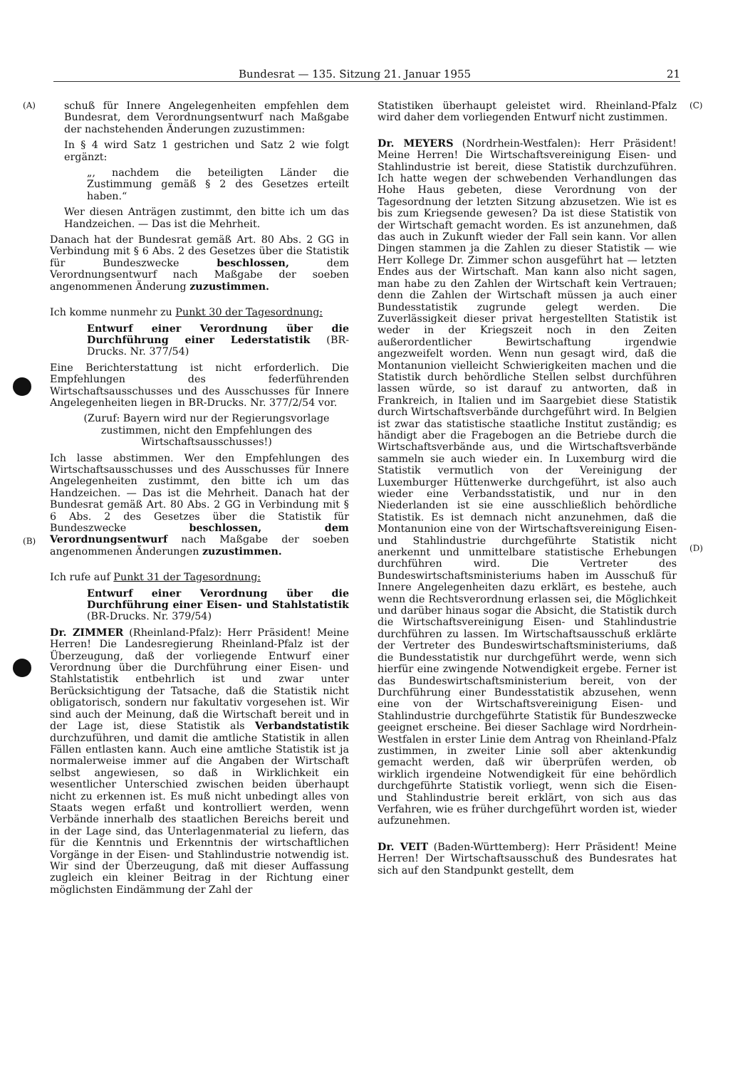Bundesrat — 135. Sitzung 21. Januar 1955 21
(A) (C)
(B)
(D)
schuß für Innere Angelegenheiten empfehlen dem Bundesrat, dem Verordnungsentwurf nach Maßgabe der nachstehenden Änderungen zuzustimmen:
In § 4 wird Satz 1 gestrichen und Satz 2 wie folgt ergänzt:
„, nachdem die beteiligten Länder die Zustimmung gemäß § 2 des Gesetzes erteilt haben.“
Wer diesen Anträgen zustimmt, den bitte ich um das Handzeichen. — Das ist die Mehrheit.
Danach hat der Bundesrat gemäß Art. 80 Abs. 2 GG in Verbindung mit § 6 Abs. 2 des Gesetzes über die Statistik für Bundeszwecke beschlossen, dem Verordnungsentwurf nach Maßgabe der soeben angenommenen Änderung zuzustimmen.
Ich komme nunmehr zu Punkt 30 der Tagesordnung:
Entwurf einer Verordnung über die Durchführung einer Lederstatistik (BR-Drucks. Nr. 377/54)
Eine Berichterstattung ist nicht erforderlich. Die Empfehlungen des federführenden Wirtschaftsausschusses und des Ausschusses für Innere Angelegenheiten liegen in BR-Drucks. Nr. 377/2/54 vor.
(Zuruf: Bayern wird nur der Regierungsvorlage zustimmen, nicht den Empfehlungen des Wirtschaftsausschusses!)
Ich lasse abstimmen. Wer den Empfehlungen des Wirtschaftsausschusses und des Ausschusses für Innere Angelegenheiten zustimmt, den bitte ich um das Handzeichen. — Das ist die Mehrheit. Danach hat der Bundesrat gemäß Art. 80 Abs. 2 GG in Verbindung mit § 6 Abs. 2 des Gesetzes über die Statistik für Bundeszwecke beschlossen, dem Verordnungsentwurf nach Maßgabe der soeben angenommenen Änderungen zuzustimmen.
Ich rufe auf Punkt 31 der Tagesordnung:
Entwurf einer Verordnung über die Durchführung einer Eisen- und Stahlstatistik (BR-Drucks. Nr. 379/54)
Dr. ZIMMER (Rheinland-Pfalz): Herr Präsident! Meine Herren! Die Landesregierung Rheinland-Pfalz ist der Überzeugung, daß der vorliegende Entwurf einer Verordnung über die Durchführung einer Eisen- und Stahlstatistik entbehrlich ist und zwar unter Berücksichtigung der Tatsache, daß die Statistik nicht obligatorisch, sondern nur fakultativ vorgesehen ist. Wir sind auch der Meinung, daß die Wirtschaft bereit und in der Lage ist, diese Statistik als Verbandstatistik durchzuführen, und damit die amtliche Statistik in allen Fällen entlasten kann. Auch eine amtliche Statistik ist ja normalerweise immer auf die Angaben der Wirtschaft selbst angewiesen, so daß in Wirklichkeit ein wesentlicher Unterschied zwischen beiden überhaupt nicht zu erkennen ist. Es muß nicht unbedingt alles von Staats wegen erfaßt und kontrolliert werden, wenn Verbände innerhalb des staatlichen Bereichs bereit und in der Lage sind, das Unterlagenmaterial zu liefern, das für die Kenntnis und Erkenntnis der wirtschaftlichen Vorgänge in der Eisen- und Stahlindustrie notwendig ist. Wir sind der Überzeugung, daß mit dieser Auffassung zugleich ein kleiner Beitrag in der Richtung einer möglichsten Eindämmung der Zahl der
Statistiken überhaupt geleistet wird. Rheinland-Pfalz wird daher dem vorliegenden Entwurf nicht zustimmen.
Dr. MEYERS (Nordrhein-Westfalen): Herr Präsident! Meine Herren! Die Wirtschaftsvereinigung Eisen- und Stahlindustrie ist bereit, diese Statistik durchzuführen. Ich hatte wegen der schwebenden Verhandlungen das Hohe Haus gebeten, diese Verordnung von der Tagesordnung der letzten Sitzung abzusetzen. Wie ist es bis zum Kriegsende gewesen? Da ist diese Statistik von der Wirtschaft gemacht worden. Es ist anzunehmen, daß das auch in Zukunft wieder der Fall sein kann. Vor allen Dingen stammen ja die Zahlen zu dieser Statistik — wie Herr Kollege Dr. Zimmer schon ausgeführt hat — letzten Endes aus der Wirtschaft. Man kann also nicht sagen, man habe zu den Zahlen der Wirtschaft kein Vertrauen; denn die Zahlen der Wirtschaft müssen ja auch einer Bundesstatistik zugrunde gelegt werden. Die Zuverlässigkeit dieser privat hergestellten Statistik ist weder in der Kriegszeit noch in den Zeiten außerordentlicher Bewirtschaftung irgendwie angezweifelt worden. Wenn nun gesagt wird, daß die Montanunion vielleicht Schwierigkeiten machen und die Statistik durch behördliche Stellen selbst durchführen lassen würde, so ist darauf zu antworten, daß in Frankreich, in Italien und im Saargebiet diese Statistik durch Wirtschaftsverbände durchgeführt wird. In Belgien ist zwar das statistische staatliche Institut zuständig; es händigt aber die Fragebogen an die Betriebe durch die Wirtschaftsverbände aus, und die Wirtschaftsverbände sammeln sie auch wieder ein. In Luxemburg wird die Statistik vermutlich von der Vereinigung der Luxemburger Hüttenwerke durchgeführt, ist also auch wieder eine Verbandsstatistik, und nur in den Niederlanden ist sie eine ausschließlich behördliche Statistik. Es ist demnach nicht anzunehmen, daß die Montanunion eine von der Wirtschaftsvereinigung Eisen- und Stahlindustrie durchgeführte Statistik nicht anerkennt und unmittelbare statistische Erhebungen durchführen wird. Die Vertreter des Bundeswirtschaftsministeriums haben im Ausschuß für Innere Angelegenheiten dazu erklärt, es bestehe, auch wenn die Rechtsverordnung erlassen sei, die Möglichkeit und darüber hinaus sogar die Absicht, die Statistik durch die Wirtschaftsvereinigung Eisen- und Stahlindustrie durchführen zu lassen. Im Wirtschaftsausschuß erklärte der Vertreter des Bundeswirtschaftsministeriums, daß die Bundesstatistik nur durchgeführt werde, wenn sich hierfür eine zwingende Notwendigkeit ergebe. Ferner ist das Bundeswirtschaftsministerium bereit, von der Durchführung einer Bundesstatistik abzusehen, wenn eine von der Wirtschaftsvereinigung Eisen- und Stahlindustrie durchgeführte Statistik für Bundeszwecke geeignet erscheine. Bei dieser Sachlage wird Nordrhein-Westfalen in erster Linie dem Antrag von Rheinland-Pfalz zustimmen, in zweiter Linie soll aber aktenkundig gemacht werden, daß wir überprüfen werden, ob wirklich irgendeine Notwendigkeit für eine behördlich durchgeführte Statistik vorliegt, wenn sich die Eisen- und Stahlindustrie bereit erklärt, von sich aus das Verfahren, wie es früher durchgeführt worden ist, wieder aufzunehmen.
Dr. VEIT (Baden-Württemberg): Herr Präsident! Meine Herren! Der Wirtschaftsausschuß des Bundesrates hat sich auf den Standpunkt gestellt, dem